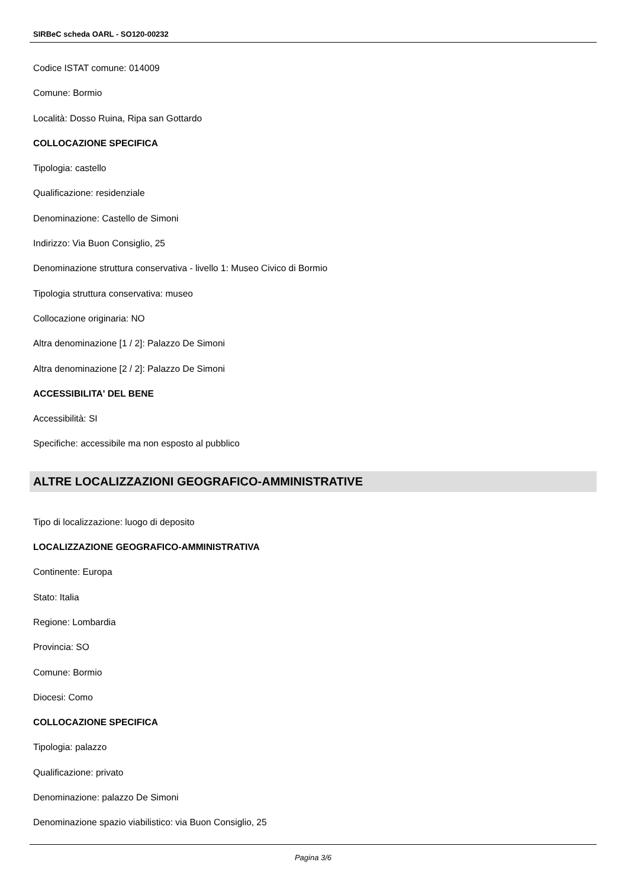SIRBeC scheda OARL - SO120-00232
Codice ISTAT comune: 014009
Comune: Bormio
Località: Dosso Ruina, Ripa san Gottardo
COLLOCAZIONE SPECIFICA
Tipologia: castello
Qualificazione: residenziale
Denominazione: Castello de Simoni
Indirizzo: Via Buon Consiglio, 25
Denominazione struttura conservativa - livello 1: Museo Civico di Bormio
Tipologia struttura conservativa: museo
Collocazione originaria: NO
Altra denominazione [1 / 2]: Palazzo De Simoni
Altra denominazione [2 / 2]: Palazzo De Simoni
ACCESSIBILITA' DEL BENE
Accessibilità: SI
Specifiche: accessibile ma non esposto al pubblico
ALTRE LOCALIZZAZIONI GEOGRAFICO-AMMINISTRATIVE
Tipo di localizzazione: luogo di deposito
LOCALIZZAZIONE GEOGRAFICO-AMMINISTRATIVA
Continente: Europa
Stato: Italia
Regione: Lombardia
Provincia: SO
Comune: Bormio
Diocesi: Como
COLLOCAZIONE SPECIFICA
Tipologia: palazzo
Qualificazione: privato
Denominazione: palazzo De Simoni
Denominazione spazio viabilistico: via Buon Consiglio, 25
Pagina 3/6